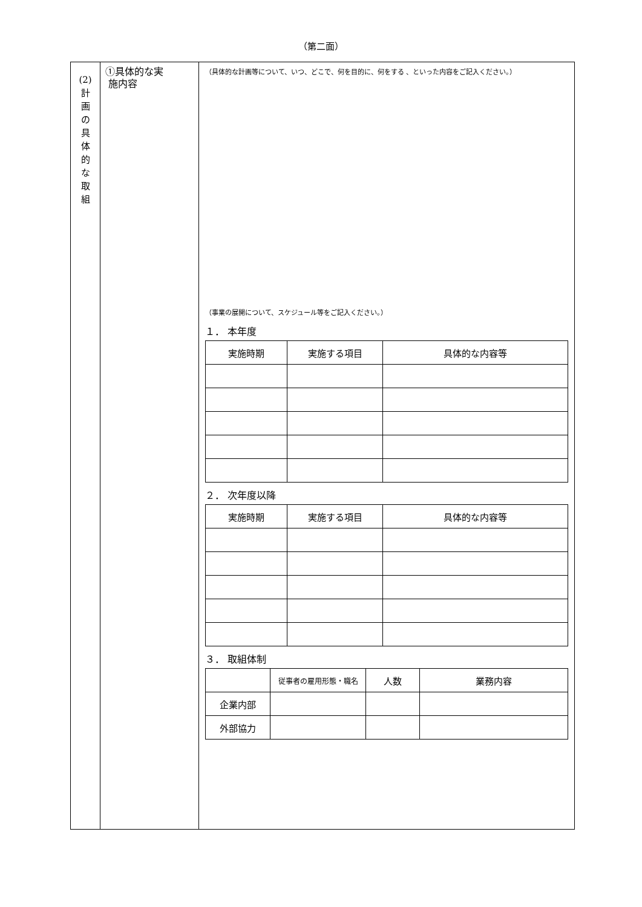（第二面）
| (2) 計 画 の 具 体 的 な 取 組 | ①具体的な実 施内容 | （具体的な計画等について、いつ、どこで、何を目的に、何をする 、といった内容をご記入ください。） （事業の展開について、スケジュール等をご記入ください。） １． 本年度 / 実施時期 / 実施する項目 / 具体的な内容等 / / --- / --- / --- / ２． 次年度以降 / 実施時期 / 実施する項目 / 具体的な内容等 / / --- / --- / --- / ３． 取組体制 / / 従事者の雇用形態・職名 / 人数 / 業務内容 / / --- / --- / --- / --- / / 企業内部 / / / / / 外部協力 / / / / |